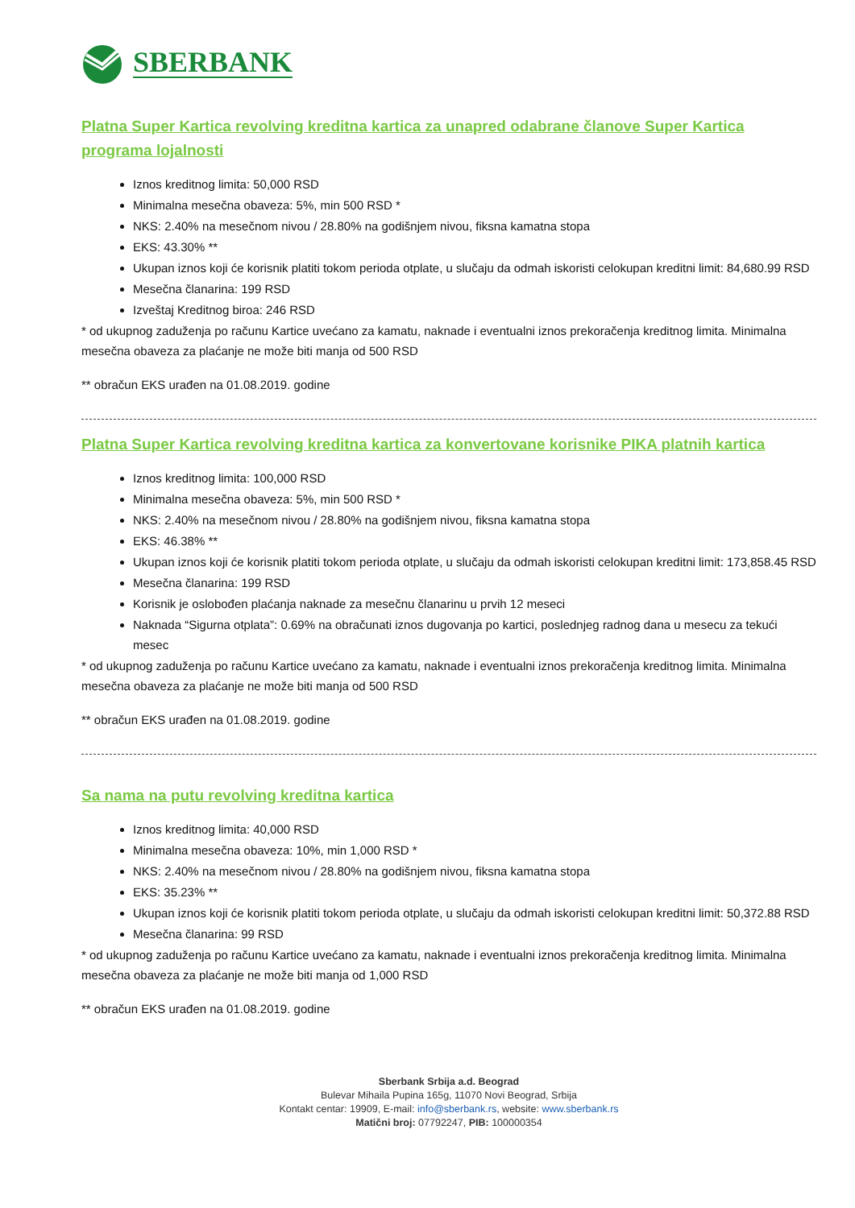SBERBANK
Platna Super Kartica revolving kreditna kartica za unapred odabrane članove Super Kartica programa lojalnosti
Iznos kreditnog limita: 50,000 RSD
Minimalna mesečna obaveza: 5%, min 500 RSD *
NKS: 2.40% na mesečnom nivou / 28.80% na godišnjem nivou, fiksna kamatna stopa
EKS: 43.30% **
Ukupan iznos koji će korisnik platiti tokom perioda otplate, u slučaju da odmah iskoristi celokupan kreditni limit: 84,680.99 RSD
Mesečna članarina: 199 RSD
Izveštaj Kreditnog biroa: 246 RSD
* od ukupnog zaduženja po računu Kartice uvećano za kamatu, naknade i eventualni iznos prekoračenja kreditnog limita. Minimalna mesečna obaveza za plaćanje ne može biti manja od 500 RSD
** obračun EKS urađen na 01.08.2019. godine
Platna Super Kartica revolving kreditna kartica za konvertovane korisnike PIKA platnih kartica
Iznos kreditnog limita: 100,000 RSD
Minimalna mesečna obaveza: 5%, min 500 RSD *
NKS: 2.40% na mesečnom nivou / 28.80% na godišnjem nivou, fiksna kamatna stopa
EKS: 46.38% **
Ukupan iznos koji će korisnik platiti tokom perioda otplate, u slučaju da odmah iskoristi celokupan kreditni limit: 173,858.45 RSD
Mesečna članarina: 199 RSD
Korisnik je oslobođen plaćanja naknade za mesečnu članarinu u prvih 12 meseci
Naknada “Sigurna otplata”: 0.69% na obračunati iznos dugovanja po kartici, poslednjeg radnog dana u mesecu za tekući mesec
* od ukupnog zaduženja po računu Kartice uvećano za kamatu, naknade i eventualni iznos prekoračenja kreditnog limita. Minimalna mesečna obaveza za plaćanje ne može biti manja od 500 RSD
** obračun EKS urađen na 01.08.2019. godine
Sa nama na putu revolving kreditna kartica
Iznos kreditnog limita: 40,000 RSD
Minimalna mesečna obaveza: 10%, min 1,000 RSD *
NKS: 2.40% na mesečnom nivou / 28.80% na godišnjem nivou, fiksna kamatna stopa
EKS: 35.23% **
Ukupan iznos koji će korisnik platiti tokom perioda otplate, u slučaju da odmah iskoristi celokupan kreditni limit: 50,372.88 RSD
Mesečna članarina: 99 RSD
* od ukupnog zaduženja po računu Kartice uvećano za kamatu, naknade i eventualni iznos prekoračenja kreditnog limita. Minimalna mesečna obaveza za plaćanje ne može biti manja od 1,000 RSD
** obračun EKS urađen na 01.08.2019. godine
Sberbank Srbija a.d. Beograd
Bulevar Mihaila Pupina 165g, 11070 Novi Beograd, Srbija
Kontakt centar: 19909, E-mail: info@sberbank.rs, website: www.sberbank.rs
Matični broj: 07792247, PIB: 100000354